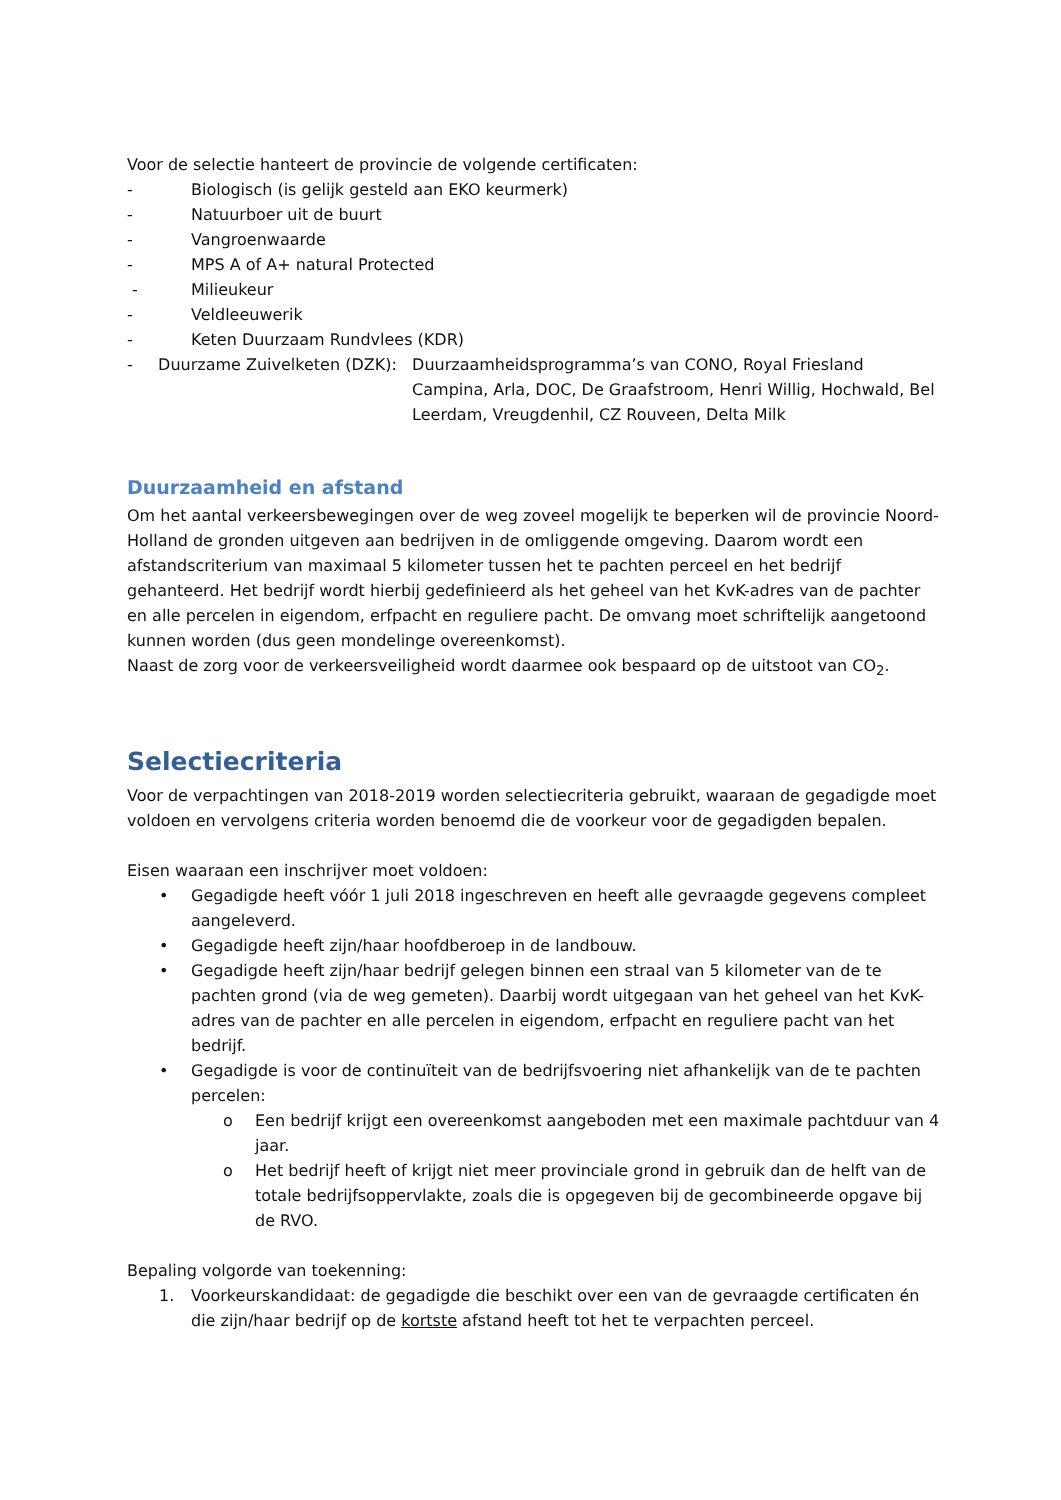Voor de selectie hanteert de provincie de volgende certificaten:
- Biologisch (is gelijk gesteld aan EKO keurmerk)
- Natuurboer uit de buurt
- Vangroenwaarde
- MPS A of A+ natural Protected
- Milieukeur
- Veldleeuwerik
- Keten Duurzaam Rundvlees (KDR)
- Duurzame Zuivelketen (DZK): Duurzaamheidsprogramma’s van CONO, Royal Friesland Campina, Arla, DOC, De Graafstroom, Henri Willig, Hochwald, Bel Leerdam, Vreugdenhil, CZ Rouveen, Delta Milk
Duurzaamheid en afstand
Om het aantal verkeersbewegingen over de weg zoveel mogelijk te beperken wil de provincie Noord-Holland de gronden uitgeven aan bedrijven in de omliggende omgeving. Daarom wordt een afstandscriterium van maximaal 5 kilometer tussen het te pachten perceel en het bedrijf gehanteerd. Het bedrijf wordt hierbij gedefinieerd als het geheel van het KvK-adres van de pachter en alle percelen in eigendom, erfpacht en reguliere pacht. De omvang moet schriftelijk aangetoond kunnen worden (dus geen mondelinge overeenkomst).
Naast de zorg voor de verkeersveiligheid wordt daarmee ook bespaard op de uitstoot van CO<sub>2</sub>.
Selectiecriteria
Voor de verpachtingen van 2018-2019 worden selectiecriteria gebruikt, waaraan de gegadigde moet voldoen en vervolgens criteria worden benoemd die de voorkeur voor de gegadigden bepalen.
Eisen waaraan een inschrijver moet voldoen:
• Gegadigde heeft vóór 1 juli 2018 ingeschreven en heeft alle gevraagde gegevens compleet aangeleverd.
• Gegadigde heeft zijn/haar hoofdberoep in de landbouw.
• Gegadigde heeft zijn/haar bedrijf gelegen binnen een straal van 5 kilometer van de te pachten grond (via de weg gemeten). Daarbij wordt uitgegaan van het geheel van het KvK-adres van de pachter en alle percelen in eigendom, erfpacht en reguliere pacht van het bedrijf.
• Gegadigde is voor de continuïteit van de bedrijfsvoering niet afhankelijk van de te pachten percelen:
o Een bedrijf krijgt een overeenkomst aangeboden met een maximale pachtduur van 4 jaar.
o Het bedrijf heeft of krijgt niet meer provinciale grond in gebruik dan de helft van de totale bedrijfsoppervlakte, zoals die is opgegeven bij de gecombineerde opgave bij de RVO.
Bepaling volgorde van toekenning:
1. Voorkeurskandidaat: de gegadigde die beschikt over een van de gevraagde certificaten én die zijn/haar bedrijf op de kortste afstand heeft tot het te verpachten perceel.